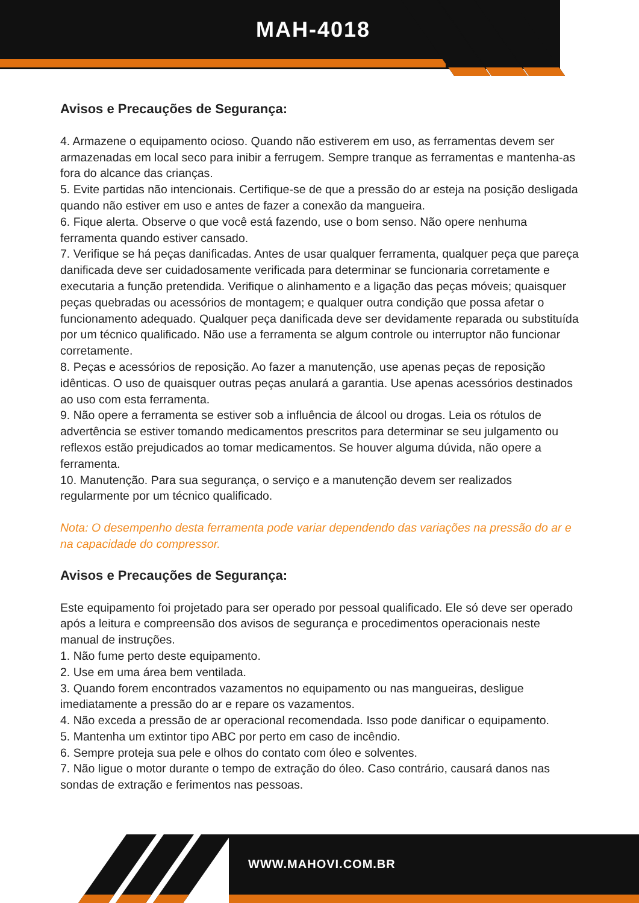MAH-4018
Avisos e Precauções de Segurança:
4. Armazene o equipamento ocioso. Quando não estiverem em uso, as ferramentas devem ser armazenadas em local seco para inibir a ferrugem. Sempre tranque as ferramentas e mantenha-as fora do alcance das crianças.
5. Evite partidas não intencionais. Certifique-se de que a pressão do ar esteja na posição desligada quando não estiver em uso e antes de fazer a conexão da mangueira.
6. Fique alerta. Observe o que você está fazendo, use o bom senso. Não opere nenhuma ferramenta quando estiver cansado.
7. Verifique se há peças danificadas. Antes de usar qualquer ferramenta, qualquer peça que pareça danificada deve ser cuidadosamente verificada para determinar se funcionaria corretamente e executaria a função pretendida. Verifique o alinhamento e a ligação das peças móveis; quaisquer peças quebradas ou acessórios de montagem; e qualquer outra condição que possa afetar o funcionamento adequado. Qualquer peça danificada deve ser devidamente reparada ou substituída por um técnico qualificado. Não use a ferramenta se algum controle ou interruptor não funcionar corretamente.
8. Peças e acessórios de reposição. Ao fazer a manutenção, use apenas peças de reposição idênticas. O uso de quaisquer outras peças anulará a garantia. Use apenas acessórios destinados ao uso com esta ferramenta.
9. Não opere a ferramenta se estiver sob a influência de álcool ou drogas. Leia os rótulos de advertência se estiver tomando medicamentos prescritos para determinar se seu julgamento ou reflexos estão prejudicados ao tomar medicamentos. Se houver alguma dúvida, não opere a ferramenta.
10. Manutenção. Para sua segurança, o serviço e a manutenção devem ser realizados regularmente por um técnico qualificado.
Nota: O desempenho desta ferramenta pode variar dependendo das variações na pressão do ar e na capacidade do compressor.
Avisos e Precauções de Segurança:
Este equipamento foi projetado para ser operado por pessoal qualificado. Ele só deve ser operado após a leitura e compreensão dos avisos de segurança e procedimentos operacionais neste manual de instruções.
1. Não fume perto deste equipamento.
2. Use em uma área bem ventilada.
3. Quando forem encontrados vazamentos no equipamento ou nas mangueiras, desligue imediatamente a pressão do ar e repare os vazamentos.
4. Não exceda a pressão de ar operacional recomendada. Isso pode danificar o equipamento.
5. Mantenha um extintor tipo ABC por perto em caso de incêndio.
6. Sempre proteja sua pele e olhos do contato com óleo e solventes.
7. Não ligue o motor durante o tempo de extração do óleo. Caso contrário, causará danos nas sondas de extração e ferimentos nas pessoas.
WWW.MAHOVI.COM.BR